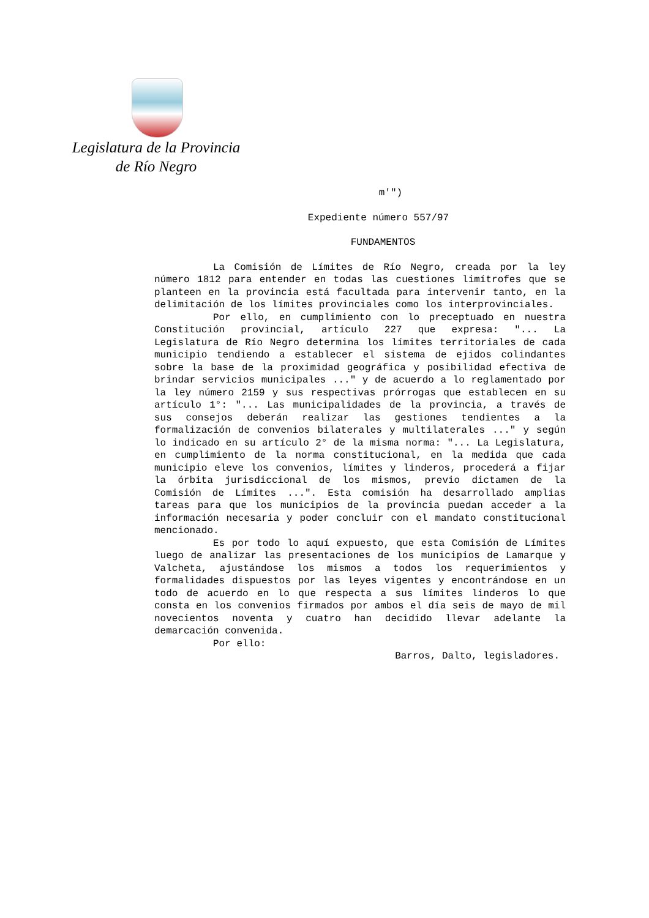Legislatura de la Provincia
de Río Negro
m'")
Expediente número 557/97
FUNDAMENTOS
La Comisión de Límites de Río Negro, creada por la ley número 1812 para entender en todas las cuestiones limítrofes que se planteen en la provincia está facultada para intervenir tanto, en la delimitación de los límites provinciales como los interprovinciales.
Por ello, en cumplimiento con lo preceptuado en nuestra Constitución provincial, artículo 227 que expresa: "... La Legislatura de Río Negro determina los límites territoriales de cada municipio tendiendo a establecer el sistema de ejidos colindantes sobre la base de la proximidad geográfica y posibilidad efectiva de brindar servicios municipales ..." y de acuerdo a lo reglamentado por la ley número 2159 y sus respectivas prórrogas que establecen en su artículo 1°: "... Las municipalidades de la provincia, a través de sus consejos deberán realizar las gestiones tendientes a la formalización de convenios bilaterales y multilaterales ..." y según lo indicado en su artículo 2° de la misma norma: "... La Legislatura, en cumplimiento de la norma constitucional, en la medida que cada municipio eleve los convenios, límites y linderos, procederá a fijar la órbita jurisdiccional de los mismos, previo dictamen de la Comisión de Límites ...". Esta comisión ha desarrollado amplias tareas para que los municipios de la provincia puedan acceder a la información necesaria y poder concluir con el mandato constitucional mencionado.
Es por todo lo aquí expuesto, que esta Comisión de Límites luego de analizar las presentaciones de los municipios de Lamarque y Valcheta, ajustándose los mismos a todos los requerimientos y formalidades dispuestos por las leyes vigentes y encontrándose en un todo de acuerdo en lo que respecta a sus límites linderos lo que consta en los convenios firmados por ambos el día seis de mayo de mil novecientos noventa y cuatro han decidido llevar adelante la demarcación convenida.
Por ello:
Barros, Dalto, legisladores.